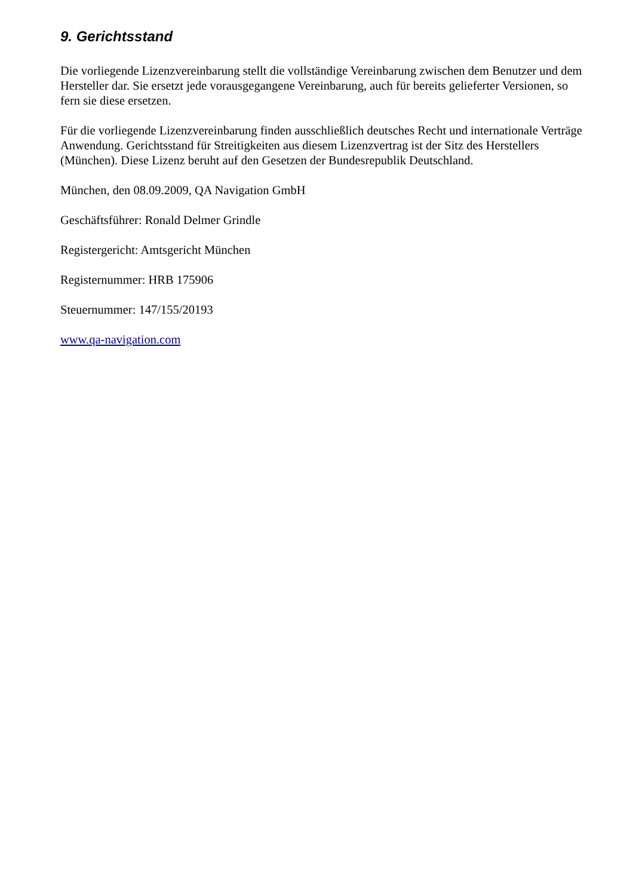9. Gerichtsstand
Die vorliegende Lizenzvereinbarung stellt die vollständige Vereinbarung zwischen dem Benutzer und dem Hersteller dar. Sie ersetzt jede vorausgegangene Vereinbarung, auch für bereits gelieferter Versionen, so fern sie diese ersetzen.
Für die vorliegende Lizenzvereinbarung finden ausschließlich deutsches Recht und internationale Verträge Anwendung. Gerichtsstand für Streitigkeiten aus diesem Lizenzvertrag ist der Sitz des Herstellers (München). Diese Lizenz beruht auf den Gesetzen der Bundesrepublik Deutschland.
München, den 08.09.2009, QA Navigation GmbH
Geschäftsführer: Ronald Delmer Grindle
Registergericht: Amtsgericht München
Registernummer: HRB 175906
Steuernummer: 147/155/20193
www.qa-navigation.com